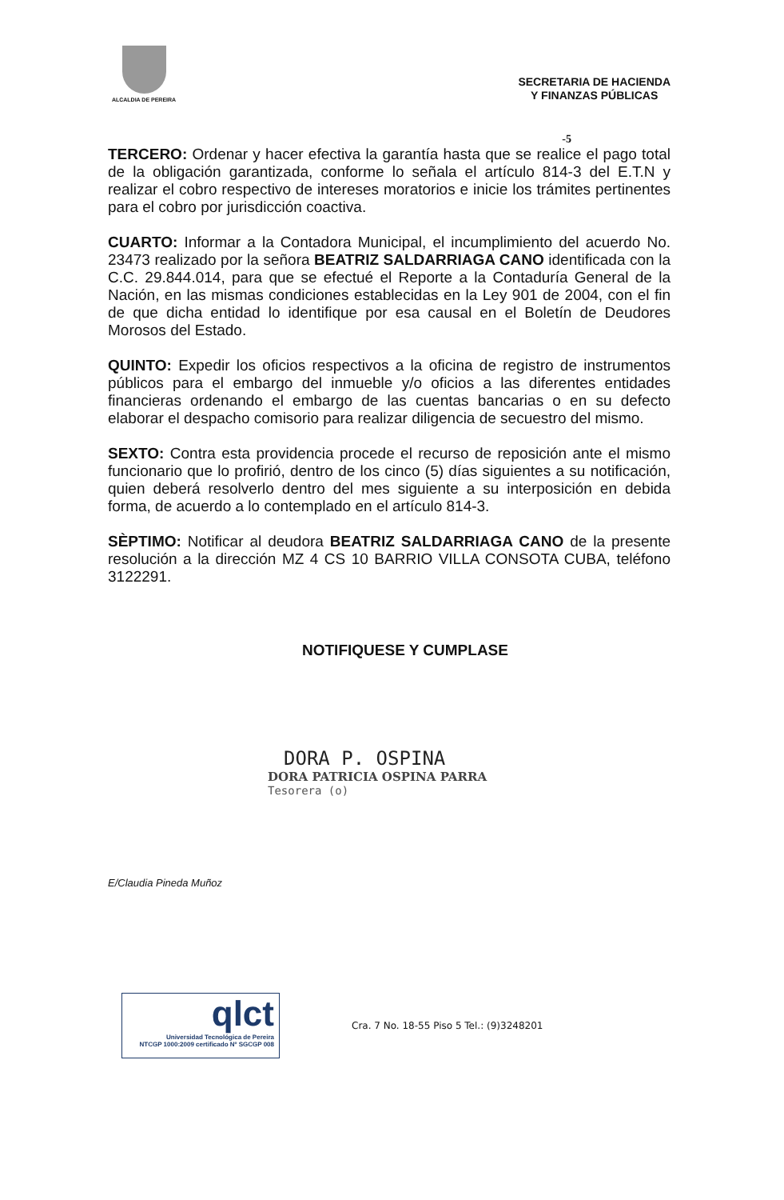ALCALDIA DE PEREIRA
SECRETARIA DE HACIENDA
Y FINANZAS PÚBLICAS
-5
TERCERO: Ordenar y hacer efectiva la garantía hasta que se realice el pago total de la obligación garantizada, conforme lo señala el artículo 814-3 del E.T.N y realizar el cobro respectivo de intereses moratorios e inicie los trámites pertinentes para el cobro por jurisdicción coactiva.
CUARTO: Informar a la Contadora Municipal, el incumplimiento del acuerdo No. 23473 realizado por la señora BEATRIZ SALDARRIAGA CANO identificada con la C.C. 29.844.014, para que se efectué el Reporte a la Contaduría General de la Nación, en las mismas condiciones establecidas en la Ley 901 de 2004, con el fin de que dicha entidad lo identifique por esa causal en el Boletín de Deudores Morosos del Estado.
QUINTO: Expedir los oficios respectivos a la oficina de registro de instrumentos públicos para el embargo del inmueble y/o oficios a las diferentes entidades financieras ordenando el embargo de las cuentas bancarias o en su defecto elaborar el despacho comisorio para realizar diligencia de secuestro del mismo.
SEXTO: Contra esta providencia procede el recurso de reposición ante el mismo funcionario que lo profirió, dentro de los cinco (5) días siguientes a su notificación, quien deberá resolverlo dentro del mes siguiente a su interposición en debida forma, de acuerdo a lo contemplado en el artículo 814-3.
SÈPTIMO: Notificar al deudora BEATRIZ SALDARRIAGA CANO de la presente resolución a la dirección MZ 4 CS 10 BARRIO VILLA CONSOTA CUBA, teléfono 3122291.
NOTIFIQUESE Y CUMPLASE
DORA P. OSPINA
DORA PATRICIA OSPINA PARRA
Tesorera (o)
E/Claudia Pineda Muñoz
qlct
Universidad Tecnológica de Pereira
NTCGP 1000:2009 certificado Nº SGCGP 008
Cra. 7 No. 18-55 Piso 5 Tel.: (9)3248201